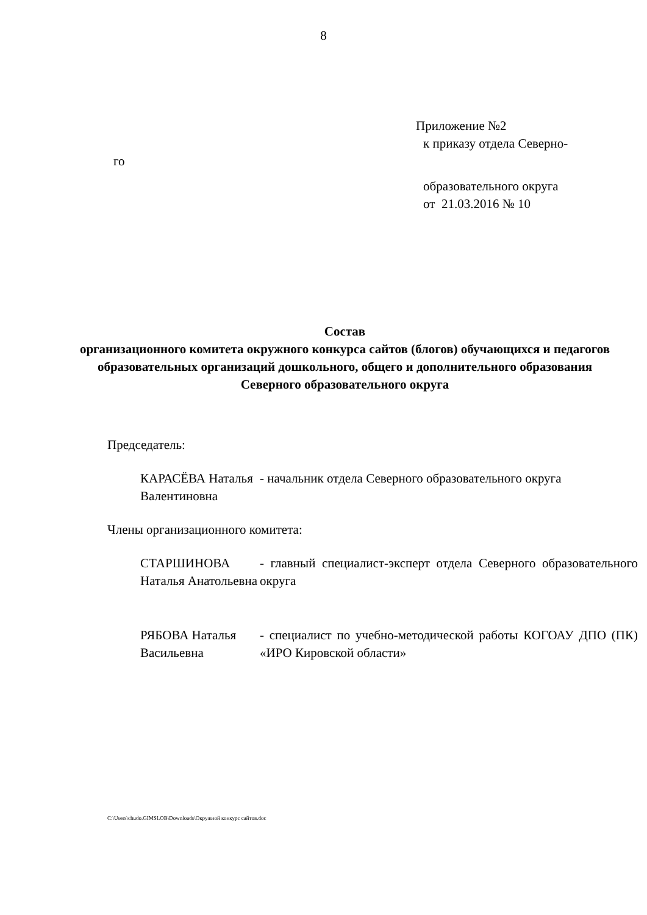8
Приложение №2
к приказу отдела Северно-
го
образовательного округа
от 21.03.2016 № 10
Состав
организационного комитета окружного конкурса сайтов (блогов) обучающихся и педагогов образовательных организаций дошкольного, общего и дополнительного образования
Северного образовательного округа
Председатель:
| КАРАСЁВА Наталья Валентиновна | - начальник отдела Северного образовательного округа |
Члены организационного комитета:
| СТАРШИНОВА Наталья Анатольевна | - главный специалист-эксперт отдела Северного образовательного округа |
| РЯБОВА Наталья Васильевна | - специалист по учебно-методической работы КОГОАУ ДПО (ПК) «ИРО Кировской области» |
C:\Users\chudo.GIMSLOB\Downloads\Окружной конкурс сайтов.doc